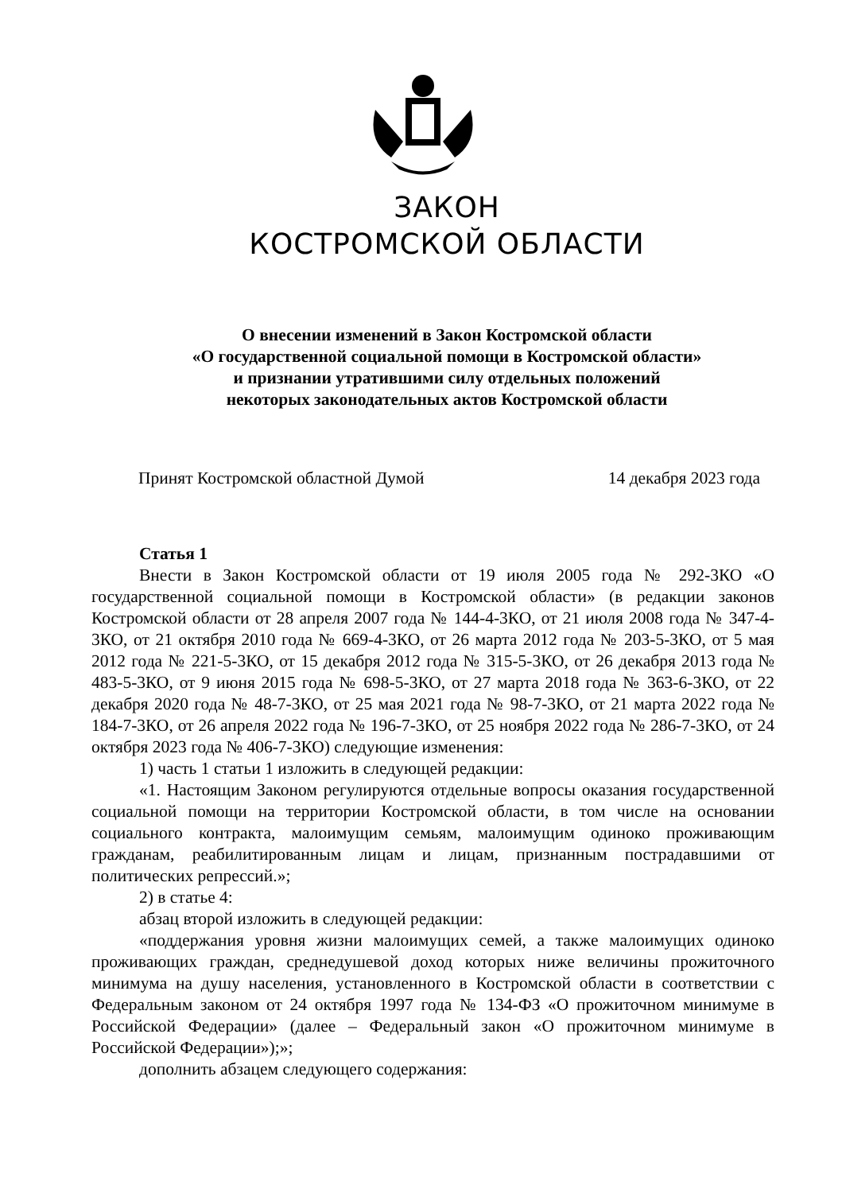ЗАКОН
КОСТРОМСКОЙ ОБЛАСТИ
О внесении изменений в Закон Костромской области
«О государственной социальной помощи в Костромской области»
и признании утратившими силу отдельных положений
некоторых законодательных актов Костромской области
Принят Костромской областной Думой 14 декабря 2023 года
Статья 1
Внести в Закон Костромской области от 19 июля 2005 года № 292-3КО «О государственной социальной помощи в Костромской области» (в редакции законов Костромской области от 28 апреля 2007 года № 144-4-3КО, от 21 июля 2008 года № 347-4-3КО, от 21 октября 2010 года № 669-4-3КО, от 26 марта 2012 года № 203-5-3КО, от 5 мая 2012 года № 221-5-3КО, от 15 декабря 2012 года № 315-5-3КО, от 26 декабря 2013 года № 483-5-3КО, от 9 июня 2015 года № 698-5-3КО, от 27 марта 2018 года № 363-6-3КО, от 22 декабря 2020 года № 48-7-3КО, от 25 мая 2021 года № 98-7-3КО, от 21 марта 2022 года № 184-7-3КО, от 26 апреля 2022 года № 196-7-3КО, от 25 ноября 2022 года № 286-7-3КО, от 24 октября 2023 года № 406-7-3КО) следующие изменения:
1) часть 1 статьи 1 изложить в следующей редакции:
«1. Настоящим Законом регулируются отдельные вопросы оказания государственной социальной помощи на территории Костромской области, в том числе на основании социального контракта, малоимущим семьям, малоимущим одиноко проживающим гражданам, реабилитированным лицам и лицам, признанным пострадавшими от политических репрессий.»;
2) в статье 4:
абзац второй изложить в следующей редакции:
«поддержания уровня жизни малоимущих семей, а также малоимущих одиноко проживающих граждан, среднедушевой доход которых ниже величины прожиточного минимума на душу населения, установленного в Костромской области в соответствии с Федеральным законом от 24 октября 1997 года № 134-ФЗ «О прожиточном минимуме в Российской Федерации» (далее – Федеральный закон «О прожиточном минимуме в Российской Федерации»);»;
дополнить абзацем следующего содержания: